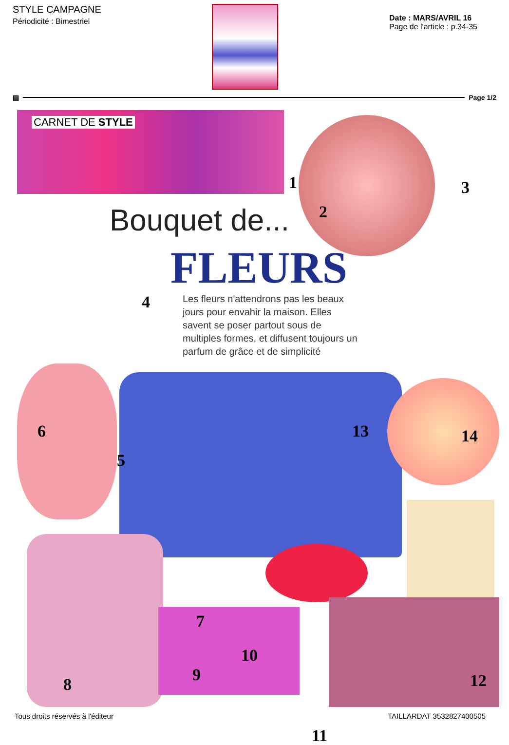STYLE CAMPAGNE
Périodicité : Bimestriel
Date : MARS/AVRIL 16
Page de l'article : p.34-35
▤ Page 1/2
CARNET DE STYLE
Bouquet de...
FLEURS
Les fleurs n'attendrons pas les beaux jours pour envahir la maison. Elles savent se poser partout sous de multiples formes, et diffusent toujours un parfum de grâce et de simplicité
1
2
3
4
5
6
7
8 9
10
11
12
13 14
Tous droits réservés à l'éditeur TAILLARDAT 3532827400505